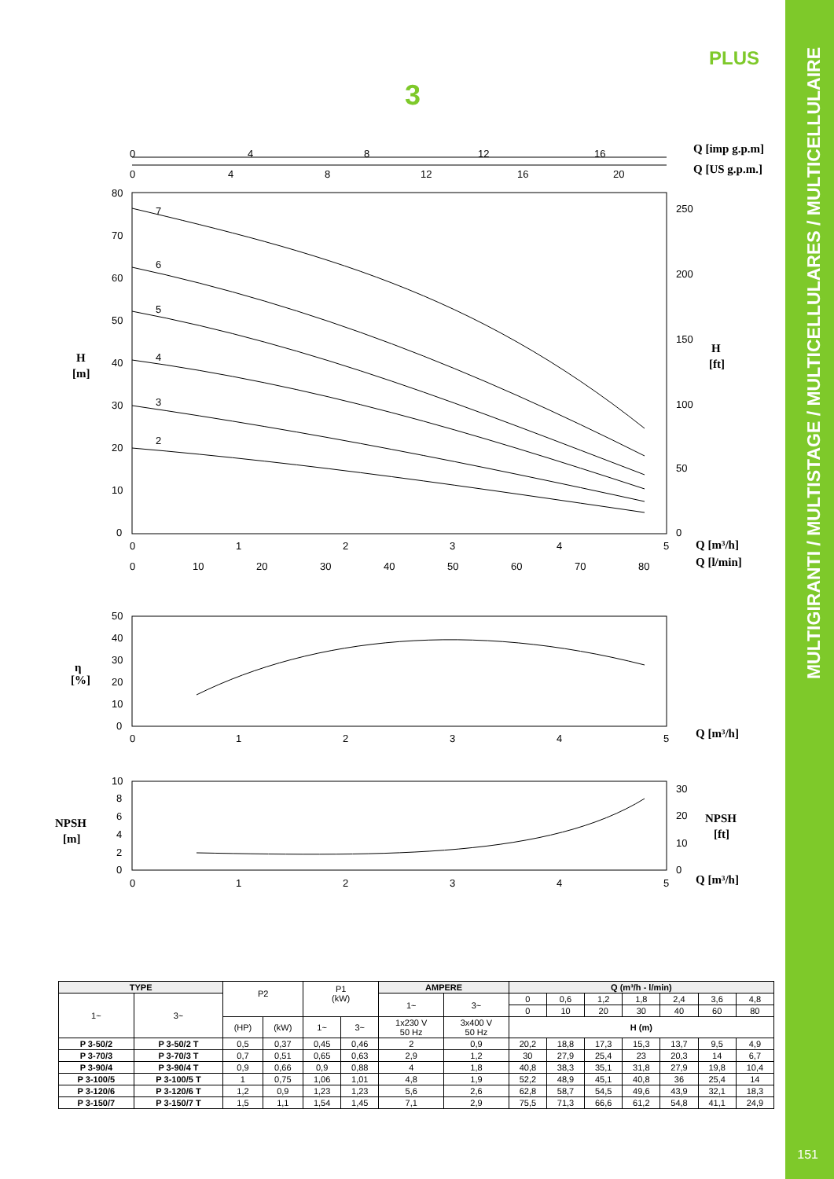PLUS
3
0
4
8
12
16
0
4
8
12
16
20
80
70
60
50
40
30
20
10
0
250
200
150
100
50
0
7
6
5
4
3
2
0
1
2
3
4
5
0
10
20
30
40
50
60
70
80
50
40
30
20
10
0
0
1
2
3
4
5
10
8
6
4
2
0
30
20
10
0
0
1
2
3
4
5
Q [imp g.p.m]
Q [US g.p.m.]
H
[m]
H
[ft]
Q [m³/h]
Q [l/min]
η
[%]
Q [m³/h]
NPSH
[m]
NPSH
[ft]
Q [m³/h]
| TYPE | | P2 | | P1 (kW) | | AMPERE | | Q (m³/h - l/min) | | | | | | |
| 1~ | 3~ | | | | | 1~ | 3~ | 0 | 0,6 | 1,2 | 1,8 | 2,4 | 3,6 | 4,8 |
| | | | | | | | | 0 | 10 | 20 | 30 | 40 | 60 | 80 |
| | | (HP) | (kW) | 1~ | 3~ | 1x230 V 50 Hz | 3x400 V 50 Hz | H (m) | | | | | | |
| P 3-50/2 | P 3-50/2 T | 0,5 | 0,37 | 0,45 | 0,46 | 2 | 0,9 | 20,2 | 18,8 | 17,3 | 15,3 | 13,7 | 9,5 | 4,9 |
| P 3-70/3 | P 3-70/3 T | 0,7 | 0,51 | 0,65 | 0,63 | 2,9 | 1,2 | 30 | 27,9 | 25,4 | 23 | 20,3 | 14 | 6,7 |
| P 3-90/4 | P 3-90/4 T | 0,9 | 0,66 | 0,9 | 0,88 | 4 | 1,8 | 40,8 | 38,3 | 35,1 | 31,8 | 27,9 | 19,8 | 10,4 |
| P 3-100/5 | P 3-100/5 T | 1 | 0,75 | 1,06 | 1,01 | 4,8 | 1,9 | 52,2 | 48,9 | 45,1 | 40,8 | 36 | 25,4 | 14 |
| P 3-120/6 | P 3-120/6 T | 1,2 | 0,9 | 1,23 | 1,23 | 5,6 | 2,6 | 62,8 | 58,7 | 54,5 | 49,6 | 43,9 | 32,1 | 18,3 |
| P 3-150/7 | P 3-150/7 T | 1,5 | 1,1 | 1,54 | 1,45 | 7,1 | 2,9 | 75,5 | 71,3 | 66,6 | 61,2 | 54,8 | 41,1 | 24,9 |
MULTIGIRANTI / MULTISTAGE / MULTICELLULARES / MULTICELLULAIRE
151